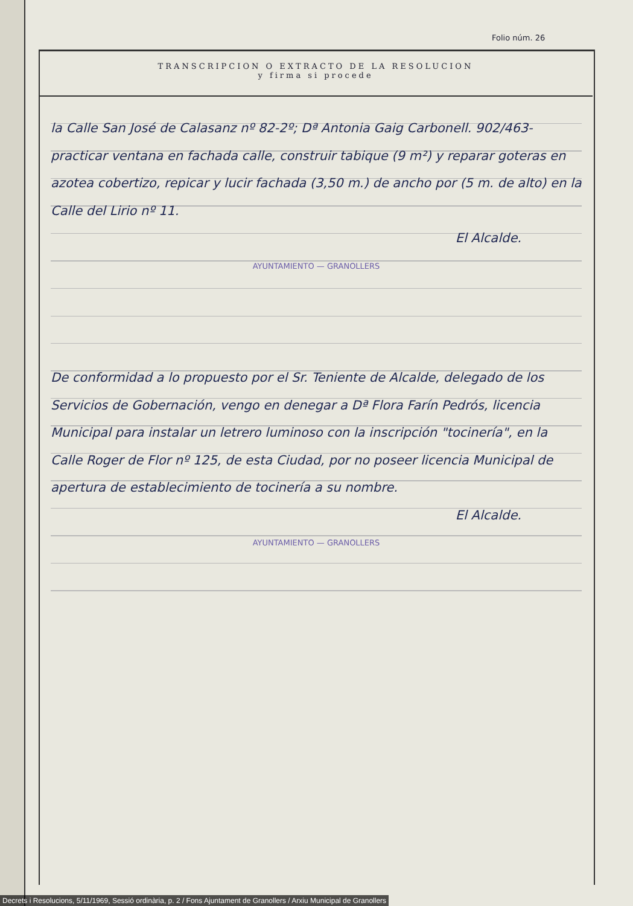Folio núm. 26
TRANSCRIPCION O EXTRACTO DE LA RESOLUCION
y firma si procede
la Calle San José de Calasanz nº 82-2º; Dª Antonia Gaig Carbonell. 902/463- practicar ventana en fachada calle, construir tabique (9 m²) y reparar goteras en azotea cobertizo, repicar y lucir fachada (3,50 m.) de ancho por (5 m. de alto) en la Calle del Lirio nº 11.
El Alcalde.
AYUNTAMIENTO — GRANOLLERS
De conformidad a lo propuesto por el Sr. Teniente de Alcalde, delegado de los Servicios de Gobernación, vengo en denegar a Dª Flora Farín Pedrós, licencia Municipal para instalar un letrero luminoso con la inscripción "tocinería", en la Calle Roger de Flor nº 125, de esta Ciudad, por no poseer licencia Municipal de apertura de establecimiento de tocinería a su nombre.
El Alcalde.
AYUNTAMIENTO — GRANOLLERS
Decrets i Resolucions, 5/11/1969, Sessió ordinària, p. 2 / Fons Ajuntament de Granollers / Arxiu Municipal de Granollers